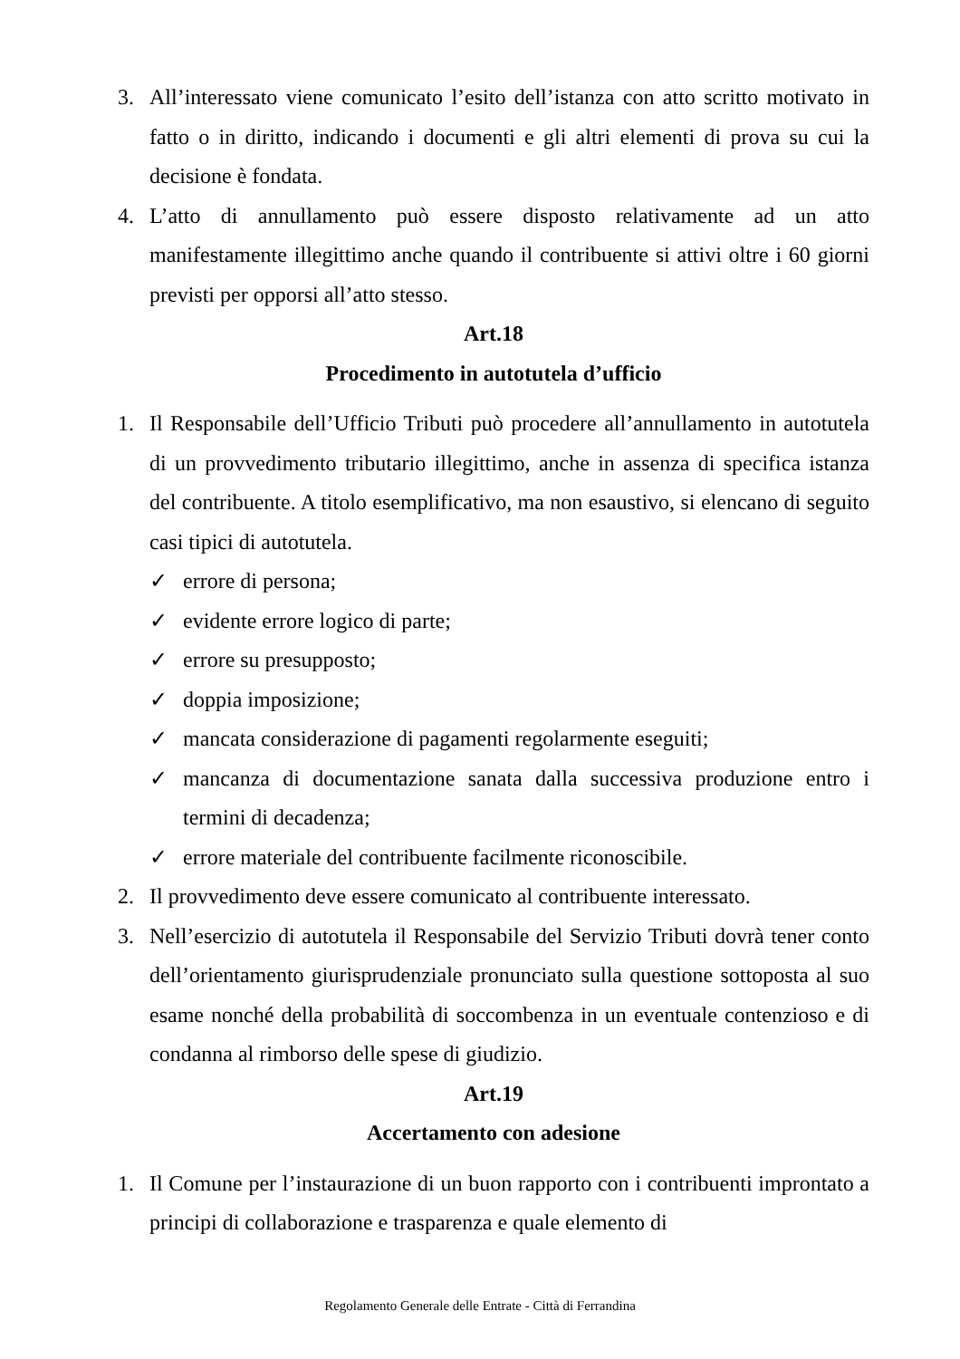3. All’interessato viene comunicato l’esito dell’istanza con atto scritto motivato in fatto o in diritto, indicando i documenti e gli altri elementi di prova su cui la decisione è fondata.
4. L’atto di annullamento può essere disposto relativamente ad un atto manifestamente illegittimo anche quando il contribuente si attivi oltre i 60 giorni previsti per opporsi all’atto stesso.
Art.18
Procedimento in autotutela d’ufficio
1. Il Responsabile dell’Ufficio Tributi può procedere all’annullamento in autotutela di un provvedimento tributario illegittimo, anche in assenza di specifica istanza del contribuente. A titolo esemplificativo, ma non esaustivo, si elencano di seguito casi tipici di autotutela.
✓ errore di persona;
✓ evidente errore logico di parte;
✓ errore su presupposto;
✓ doppia imposizione;
✓ mancata considerazione di pagamenti regolarmente eseguiti;
✓ mancanza di documentazione sanata dalla successiva produzione entro i termini di decadenza;
✓ errore materiale del contribuente facilmente riconoscibile.
2. Il provvedimento deve essere comunicato al contribuente interessato.
3. Nell’esercizio di autotutela il Responsabile del Servizio Tributi dovrà tener conto dell’orientamento giurisprudenziale pronunciato sulla questione sottoposta al suo esame nonché della probabilità di soccombenza in un eventuale contenzioso e di condanna al rimborso delle spese di giudizio.
Art.19
Accertamento con adesione
1. Il Comune per l’instaurazione di un buon rapporto con i contribuenti improntato a principi di collaborazione e trasparenza e quale elemento di
Regolamento Generale delle Entrate - Città di Ferrandina